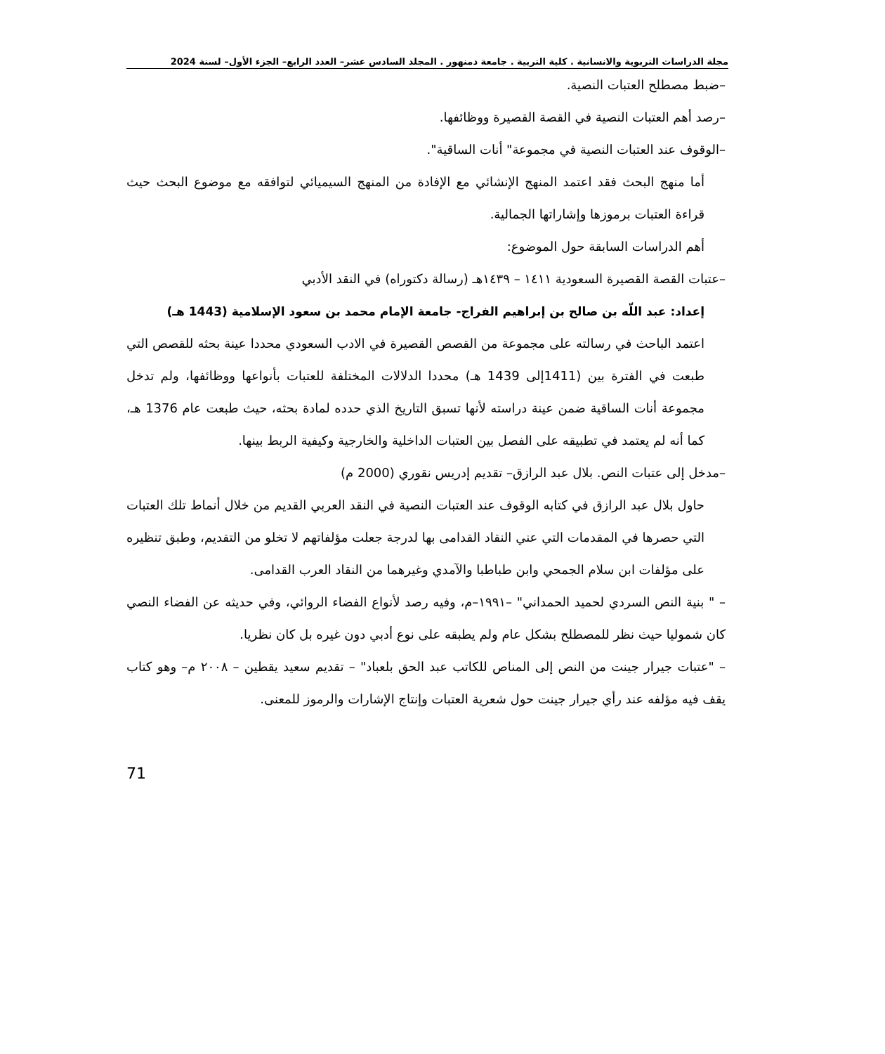مجلة الدراسات التربوية والانسانية . كلية التربية . جامعة دمنهور . المجلد السادس عشر– العدد الرابع– الجزء الأول– لسنة 2024
–ضبط مصطلح العتبات النصية.
–رصد أهم العتبات النصية في القصة القصيرة ووظائفها.
–الوقوف عند العتبات النصية في مجموعة" أنات الساقية".
أما منهج البحث فقد اعتمد المنهج الإنشائي مع الإفادة من المنهج السيميائي لتوافقه مع موضوع البحث حيث قراءة العتبات برموزها وإشاراتها الجمالية.
أهم الدراسات السابقة حول الموضوع:
–عتبات القصة القصيرة السعودية ١٤١١ – ١٤٣٩هـ (رسالة دكتوراه) في النقد الأدبي
إعداد: عبد اللّه بن صالح بن إبراهيم الفراج- جامعة الإمام محمد بن سعود الإسلامية (1443 هـ)
اعتمد الباحث في رسالته على مجموعة من القصص القصيرة في الادب السعودي محددا عينة بحثه للقصص التي طبعت في الفترة بين (1411إلى 1439 هـ) محددا الدلالات المختلفة للعتبات بأنواعها ووظائفها، ولم تدخل مجموعة أنات الساقية ضمن عينة دراسته لأنها تسبق التاريخ الذي حدده لمادة بحثه، حيث طبعت عام 1376 هـ، كما أنه لم يعتمد في تطبيقه على الفصل بين العتبات الداخلية والخارجية وكيفية الربط بينها.
–مدخل إلى عتبات النص. بلال عبد الرازق– تقديم إدريس نقوري (2000 م)
حاول بلال عبد الرازق في كتابه الوقوف عند العتبات النصية في النقد العربي القديم من خلال أنماط تلك العتبات التي حصرها في المقدمات التي عني النقاد القدامى بها لدرجة جعلت مؤلفاتهم لا تخلو من التقديم، وطبق تنظيره على مؤلفات ابن سلام الجمحي وابن طباطبا والآمدي وغيرهما من النقاد العرب القدامى.
– " بنية النص السردي لحميد الحمداني" –١٩٩١–م، وفيه رصد لأنواع الفضاء الروائي، وفي حديثه عن الفضاء النصي كان شموليا حيث نظر للمصطلح بشكل عام ولم يطبقه على نوع أدبي دون غيره بل كان نظريا.
– "عتبات جيرار جينت من النص إلى المناص للكاتب عبد الحق بلعباد" – تقديم سعيد يقطين – ٢٠٠٨ م– وهو كتاب يقف فيه مؤلفه عند رأي جيرار جينت حول شعرية العتبات وإنتاج الإشارات والرموز للمعنى.
71